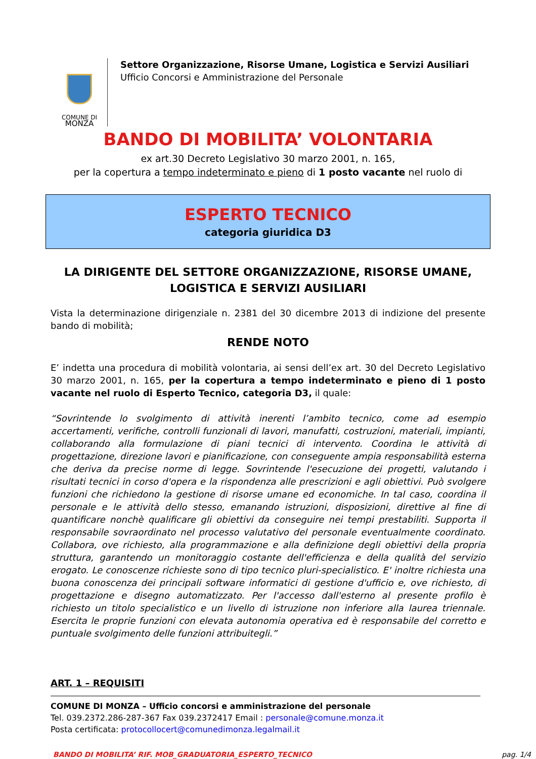COMUNE DI
MONZA
Settore Organizzazione, Risorse Umane, Logistica e Servizi Ausiliari
Ufficio Concorsi e Amministrazione del Personale
BANDO DI MOBILITA’ VOLONTARIA
ex art.30 Decreto Legislativo 30 marzo 2001, n. 165,
per la copertura a tempo indeterminato e pieno di 1 posto vacante nel ruolo di
ESPERTO TECNICO
categoria giuridica D3
LA DIRIGENTE DEL SETTORE ORGANIZZAZIONE, RISORSE UMANE,
LOGISTICA E SERVIZI AUSILIARI
Vista la determinazione dirigenziale n. 2381 del 30 dicembre 2013 di indizione del presente bando di mobilità;
RENDE NOTO
E’ indetta una procedura di mobilità volontaria, ai sensi dell’ex art. 30 del Decreto Legislativo 30 marzo 2001, n. 165, per la copertura a tempo indeterminato e pieno di 1 posto vacante nel ruolo di Esperto Tecnico, categoria D3, il quale:
“Sovrintende lo svolgimento di attività inerenti l’ambito tecnico, come ad esempio accertamenti, verifiche, controlli funzionali di lavori, manufatti, costruzioni, materiali, impianti, collaborando alla formulazione di piani tecnici di intervento. Coordina le attività di progettazione, direzione lavori e pianificazione, con conseguente ampia responsabilità esterna che deriva da precise norme di legge. Sovrintende l'esecuzione dei progetti, valutando i risultati tecnici in corso d'opera e la rispondenza alle prescrizioni e agli obiettivi. Può svolgere funzioni che richiedono la gestione di risorse umane ed economiche. In tal caso, coordina il personale e le attività dello stesso, emanando istruzioni, disposizioni, direttive al fine di quantificare nonchè qualificare gli obiettivi da conseguire nei tempi prestabiliti. Supporta il responsabile sovraordinato nel processo valutativo del personale eventualmente coordinato. Collabora, ove richiesto, alla programmazione e alla definizione degli obiettivi della propria struttura, garantendo un monitoraggio costante dell'efficienza e della qualità del servizio erogato. Le conoscenze richieste sono di tipo tecnico pluri-specialistico. E' inoltre richiesta una buona conoscenza dei principali software informatici di gestione d'ufficio e, ove richiesto, di progettazione e disegno automatizzato. Per l'accesso dall'esterno al presente profilo è richiesto un titolo specialistico e un livello di istruzione non inferiore alla laurea triennale. Esercita le proprie funzioni con elevata autonomia operativa ed è responsabile del corretto e puntuale svolgimento delle funzioni attribuitegli.”
ART. 1 – REQUISITI
COMUNE DI MONZA – Ufficio concorsi e amministrazione del personale
Tel. 039.2372.286-287-367 Fax 039.2372417 Email : personale@comune.monza.it
Posta certificata: protocollocert@comunedimonza.legalmail.it
BANDO DI MOBILITA’ RIF. MOB_GRADUATORIA_ESPERTO_TECNICO pag. 1/4